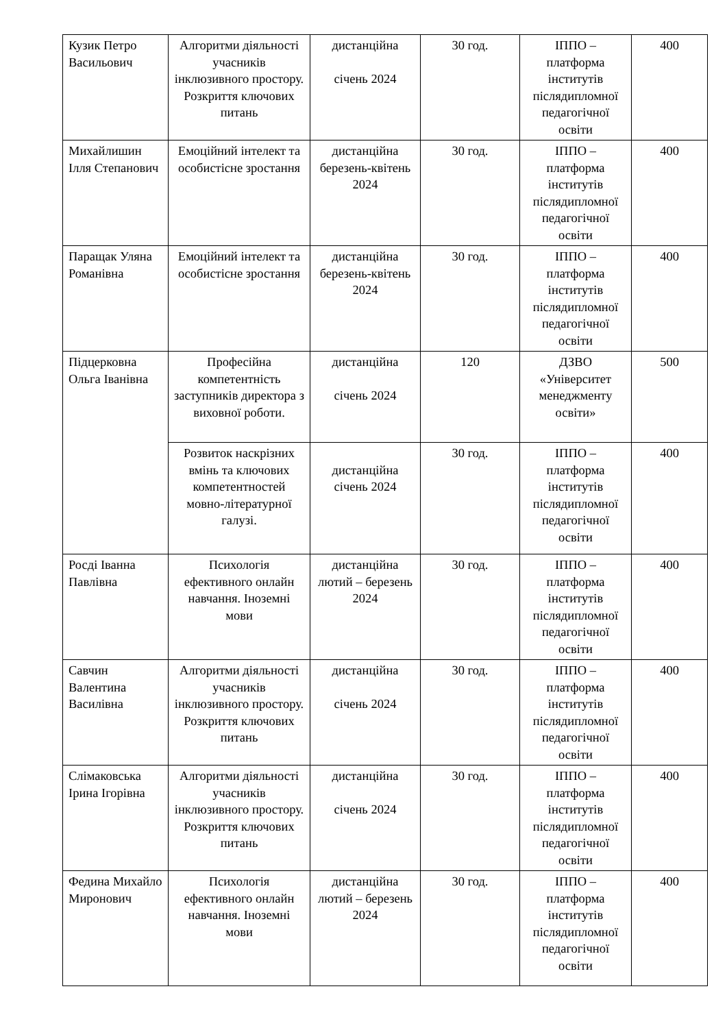| Кузик Петро Васильович | Алгоритми діяльності учасників інклюзивного простору. Розкриття ключових питань | дистанційна січень 2024 | 30 год. | ІППО – платформа інститутів післядипломної педагогічної освіти | 400 |
| Михайлишин Ілля Степанович | Емоційний інтелект та особистісне зростання | дистанційна березень-квітень 2024 | 30 год. | ІППО – платформа інститутів післядипломної педагогічної освіти | 400 |
| Паращак Уляна Романівна | Емоційний інтелект та особистісне зростання | дистанційна березень-квітень 2024 | 30 год. | ІППО – платформа інститутів післядипломної педагогічної освіти | 400 |
| Підцерковна Ольга Іванівна | Професійна компетентність заступників директора з виховної роботи. | дистанційна січень 2024 | 120 | ДЗВО «Університет менеджменту освіти» | 500 |
| | Розвиток наскрізних вмінь та ключових компетентностей мовно-літературної галузі. | дистанційна січень 2024 | 30 год. | ІППО – платформа інститутів післядипломної педагогічної освіти | 400 |
| Росді Іванна Павлівна | Психологія ефективного онлайн навчання. Іноземні мови | дистанційна лютий – березень 2024 | 30 год. | ІППО – платформа інститутів післядипломної педагогічної освіти | 400 |
| Савчин Валентина Василівна | Алгоритми діяльності учасників інклюзивного простору. Розкриття ключових питань | дистанційна січень 2024 | 30 год. | ІППО – платформа інститутів післядипломної педагогічної освіти | 400 |
| Слімаковська Ірина Ігорівна | Алгоритми діяльності учасників інклюзивного простору. Розкриття ключових питань | дистанційна січень 2024 | 30 год. | ІППО – платформа інститутів післядипломної педагогічної освіти | 400 |
| Федина Михайло Миронович | Психологія ефективного онлайн навчання. Іноземні мови | дистанційна лютий – березень 2024 | 30 год. | ІППО – платформа інститутів післядипломної педагогічної освіти | 400 |